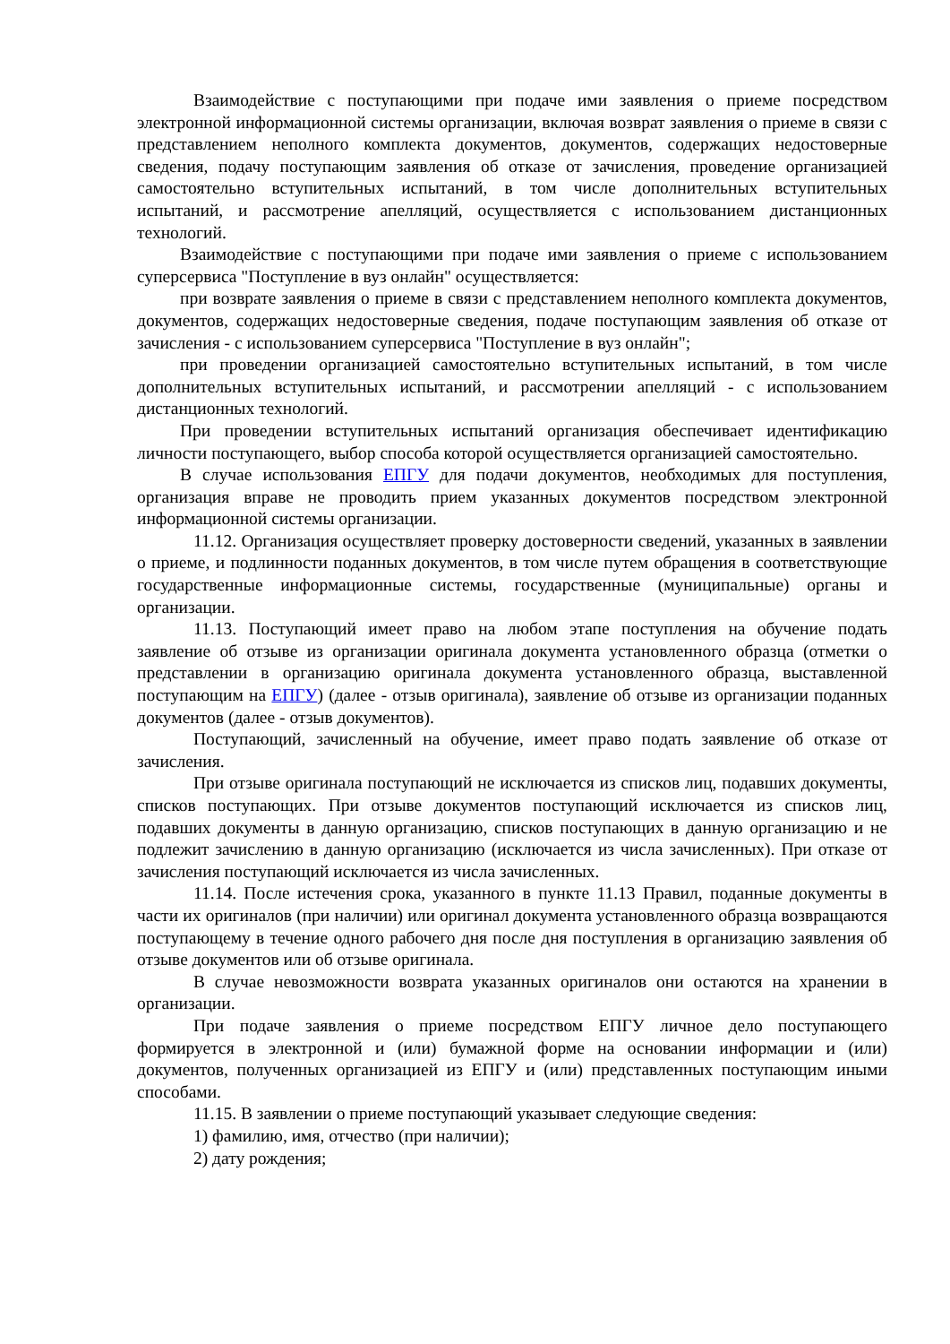Взаимодействие с поступающими при подаче ими заявления о приеме посредством электронной информационной системы организации, включая возврат заявления о приеме в связи с представлением неполного комплекта документов, документов, содержащих недостоверные сведения, подачу поступающим заявления об отказе от зачисления, проведение организацией самостоятельно вступительных испытаний, в том числе дополнительных вступительных испытаний, и рассмотрение апелляций, осуществляется с использованием дистанционных технологий.
Взаимодействие с поступающими при подаче ими заявления о приеме с использованием суперсервиса "Поступление в вуз онлайн" осуществляется:
при возврате заявления о приеме в связи с представлением неполного комплекта документов, документов, содержащих недостоверные сведения, подаче поступающим заявления об отказе от зачисления - с использованием суперсервиса "Поступление в вуз онлайн";
при проведении организацией самостоятельно вступительных испытаний, в том числе дополнительных вступительных испытаний, и рассмотрении апелляций - с использованием дистанционных технологий.
При проведении вступительных испытаний организация обеспечивает идентификацию личности поступающего, выбор способа которой осуществляется организацией самостоятельно.
В случае использования ЕПГУ для подачи документов, необходимых для поступления, организация вправе не проводить прием указанных документов посредством электронной информационной системы организации.
11.12. Организация осуществляет проверку достоверности сведений, указанных в заявлении о приеме, и подлинности поданных документов, в том числе путем обращения в соответствующие государственные информационные системы, государственные (муниципальные) органы и организации.
11.13. Поступающий имеет право на любом этапе поступления на обучение подать заявление об отзыве из организации оригинала документа установленного образца (отметки о представлении в организацию оригинала документа установленного образца, выставленной поступающим на ЕПГУ) (далее - отзыв оригинала), заявление об отзыве из организации поданных документов (далее - отзыв документов).
Поступающий, зачисленный на обучение, имеет право подать заявление об отказе от зачисления.
При отзыве оригинала поступающий не исключается из списков лиц, подавших документы, списков поступающих. При отзыве документов поступающий исключается из списков лиц, подавших документы в данную организацию, списков поступающих в данную организацию и не подлежит зачислению в данную организацию (исключается из числа зачисленных). При отказе от зачисления поступающий исключается из числа зачисленных.
11.14. После истечения срока, указанного в пункте 11.13 Правил, поданные документы в части их оригиналов (при наличии) или оригинал документа установленного образца возвращаются поступающему в течение одного рабочего дня после дня поступления в организацию заявления об отзыве документов или об отзыве оригинала.
В случае невозможности возврата указанных оригиналов они остаются на хранении в организации.
При подаче заявления о приеме посредством ЕПГУ личное дело поступающего формируется в электронной и (или) бумажной форме на основании информации и (или) документов, полученных организацией из ЕПГУ и (или) представленных поступающим иными способами.
11.15. В заявлении о приеме поступающий указывает следующие сведения:
1) фамилию, имя, отчество (при наличии);
2) дату рождения;